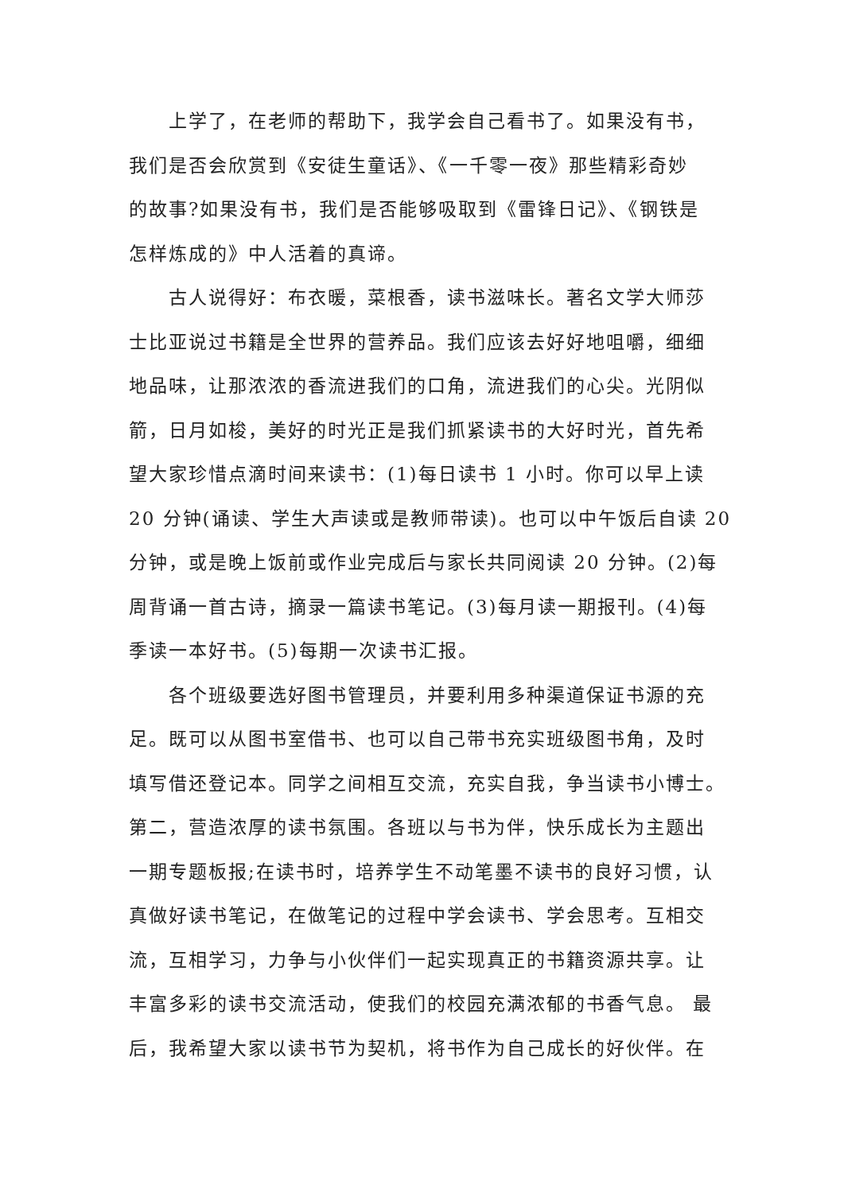上学了，在老师的帮助下，我学会自己看书了。如果没有书，
我们是否会欣赏到《安徒生童话》、《一千零一夜》那些精彩奇妙
的故事?如果没有书，我们是否能够吸取到《雷锋日记》、《钢铁是
怎样炼成的》中人活着的真谛。
  古人说得好：布衣暖，菜根香，读书滋味长。著名文学大师莎
士比亚说过书籍是全世界的营养品。我们应该去好好地咀嚼，细细
地品味，让那浓浓的香流进我们的口角，流进我们的心尖。光阴似
箭，日月如梭，美好的时光正是我们抓紧读书的大好时光，首先希
望大家珍惜点滴时间来读书：(1)每日读书 1 小时。你可以早上读
20 分钟(诵读、学生大声读或是教师带读)。也可以中午饭后自读 20
分钟，或是晚上饭前或作业完成后与家长共同阅读 20 分钟。(2)每
周背诵一首古诗，摘录一篇读书笔记。(3)每月读一期报刊。(4)每
季读一本好书。(5)每期一次读书汇报。
  各个班级要选好图书管理员，并要利用多种渠道保证书源的充
足。既可以从图书室借书、也可以自己带书充实班级图书角，及时
填写借还登记本。同学之间相互交流，充实自我，争当读书小博士。
第二，营造浓厚的读书氛围。各班以与书为伴，快乐成长为主题出
一期专题板报;在读书时，培养学生不动笔墨不读书的良好习惯，认
真做好读书笔记，在做笔记的过程中学会读书、学会思考。互相交
流，互相学习，力争与小伙伴们一起实现真正的书籍资源共享。让
丰富多彩的读书交流活动，使我们的校园充满浓郁的书香气息。 最
后，我希望大家以读书节为契机，将书作为自己成长的好伙伴。在